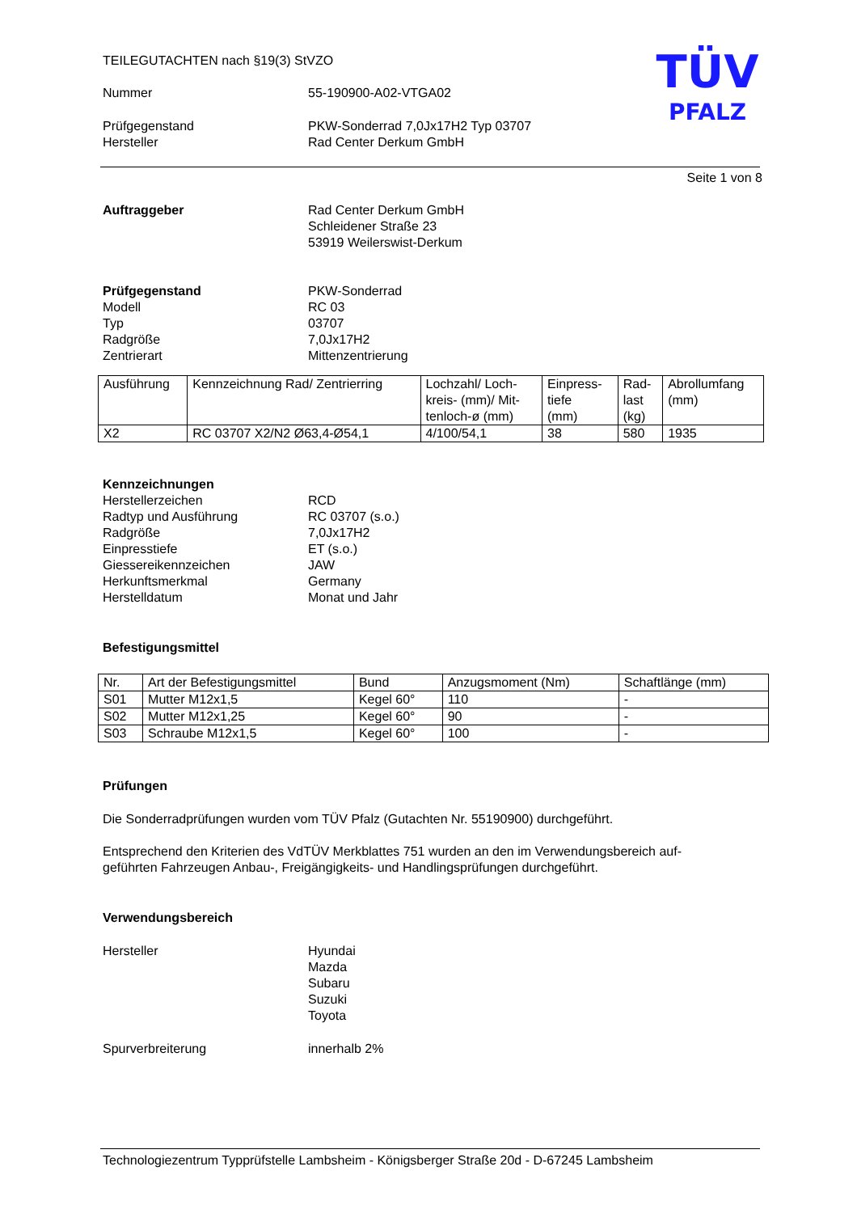TEILEGUTACHTEN nach §19(3) StVZO
Nummer 55-190900-A02-VTGA02
Prüfgegenstand
Hersteller
PKW-Sonderrad 7,0Jx17H2 Typ 03707
Rad Center Derkum GmbH
Seite 1 von 8
Auftraggeber Rad Center Derkum GmbH
Schleidener Straße 23
53919 Weilerswist-Derkum
Prüfgegenstand
Modell
Typ
Radgröße
Zentrierart
PKW-Sonderrad
RC 03
03707
7,0Jx17H2
Mittenzentrierung
| Ausführung | Kennzeichnung Rad/ Zentrierring | Lochzahl/ Loch- kreis- (mm)/ Mit- tenloch-ø (mm) | Einpress- tiefe (mm) | Rad- last (kg) | Abrollumfang (mm) |
| X2 | RC 03707 X2/N2 Ø63,4-Ø54,1 | 4/100/54,1 | 38 | 580 | 1935 |
Kennzeichnungen
Herstellerzeichen
Radtyp und Ausführung
Radgröße
Einpresstiefe
Giessereikennzeichen
Herkunftsmerkmal
Herstelldatum
RCD
RC 03707 (s.o.)
7,0Jx17H2
ET (s.o.)
JAW
Germany
Monat und Jahr
Befestigungsmittel
| Nr. | Art der Befestigungsmittel | Bund | Anzugsmoment (Nm) | Schaftlänge (mm) |
| S01 | Mutter M12x1,5 | Kegel 60° | 110 | - |
| S02 | Mutter M12x1,25 | Kegel 60° | 90 | - |
| S03 | Schraube M12x1,5 | Kegel 60° | 100 | - |
Prüfungen
Die Sonderradprüfungen wurden vom TÜV Pfalz (Gutachten Nr. 55190900) durchgeführt.
Entsprechend den Kriterien des VdTÜV Merkblattes 751 wurden an den im Verwendungsbereich auf-
geführten Fahrzeugen Anbau-, Freigängigkeits- und Handlingsprüfungen durchgeführt.
Verwendungsbereich
Hersteller Hyundai
Mazda
Subaru
Suzuki
Toyota
Spurverbreiterung innerhalb 2%
TÜV
PFALZ
Technologiezentrum Typprüfstelle Lambsheim - Königsberger Straße 20d - D-67245 Lambsheim